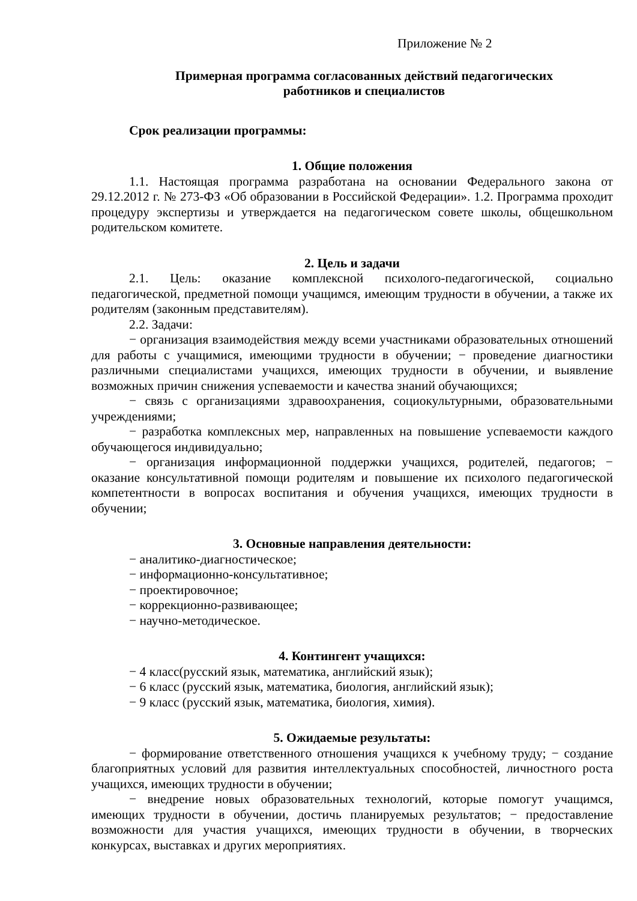Приложение № 2
Примерная программа согласованных действий педагогических
работников и специалистов
Срок реализации программы:
1. Общие положения
1.1. Настоящая программа разработана на основании Федерального закона от 29.12.2012 г. № 273-ФЗ «Об образовании в Российской Федерации». 1.2. Программа проходит процедуру экспертизы и утверждается на педагогическом совете школы, общешкольном родительском комитете.
2. Цель и задачи
2.1. Цель: оказание комплексной психолого-педагогической, социально педагогической, предметной помощи учащимся, имеющим трудности в обучении, а также их родителям (законным представителям).
2.2. Задачи:
− организация взаимодействия между всеми участниками образовательных отношений для работы с учащимися, имеющими трудности в обучении; − проведение диагностики различными специалистами учащихся, имеющих трудности в обучении, и выявление возможных причин снижения успеваемости и качества знаний обучающихся;
− связь с организациями здравоохранения, социокультурными, образовательными учреждениями;
− разработка комплексных мер, направленных на повышение успеваемости каждого обучающегося индивидуально;
− организация информационной поддержки учащихся, родителей, педагогов; − оказание консультативной помощи родителям и повышение их психолого педагогической компетентности в вопросах воспитания и обучения учащихся, имеющих трудности в обучении;
3. Основные направления деятельности:
− аналитико-диагностическое;
− информационно-консультативное;
− проектировочное;
− коррекционно-развивающее;
− научно-методическое.
4. Контингент учащихся:
− 4 класс(русский язык, математика, английский язык);
− 6 класс (русский язык, математика, биология, английский язык);
− 9 класс (русский язык, математика, биология, химия).
5. Ожидаемые результаты:
− формирование ответственного отношения учащихся к учебному труду; − создание благоприятных условий для развития интеллектуальных способностей, личностного роста учащихся, имеющих трудности в обучении;
− внедрение новых образовательных технологий, которые помогут учащимся, имеющих трудности в обучении, достичь планируемых результатов; − предоставление возможности для участия учащихся, имеющих трудности в обучении, в творческих конкурсах, выставках и других мероприятиях.